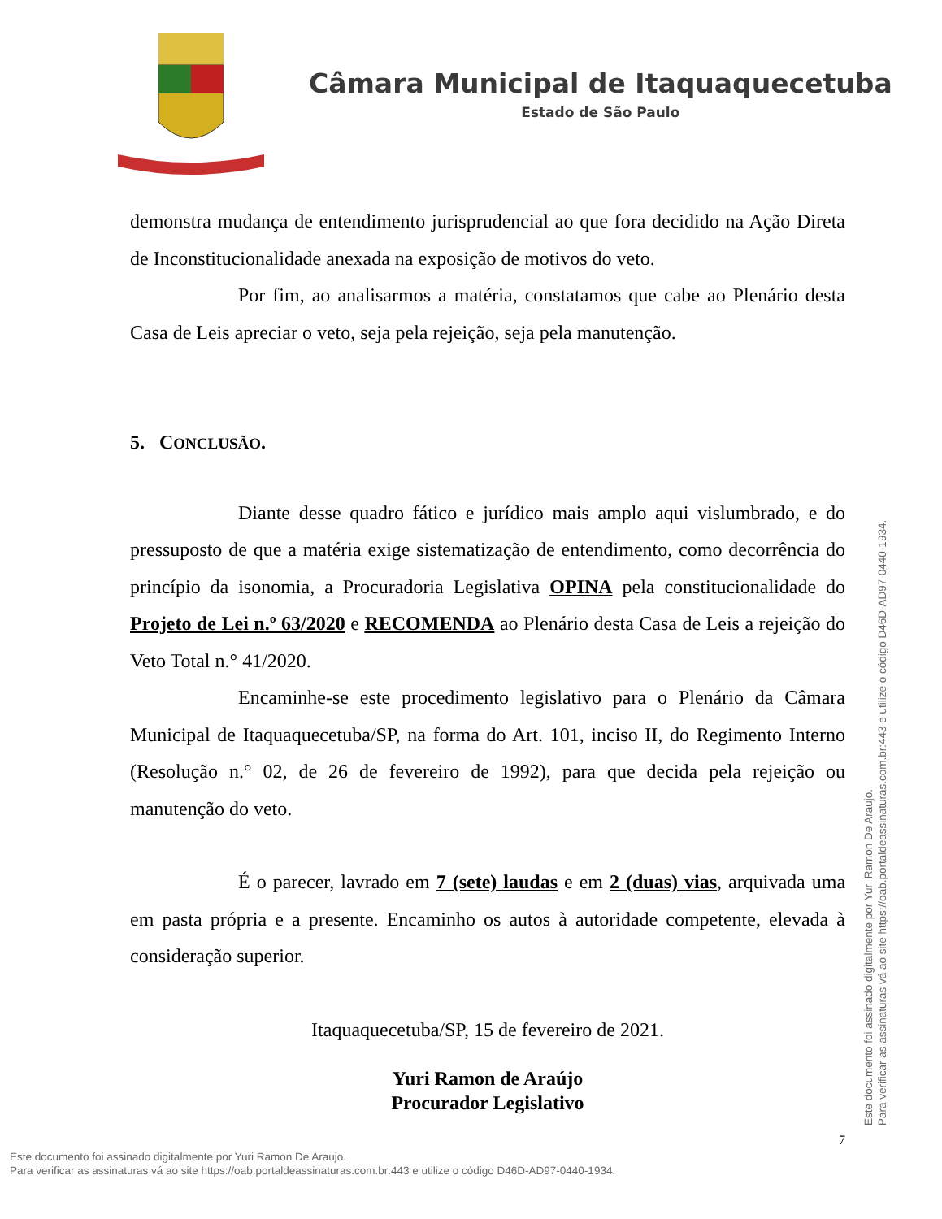Câmara Municipal de Itaquaquecetuba
Estado de São Paulo
demonstra mudança de entendimento jurisprudencial ao que fora decidido na Ação Direta de Inconstitucionalidade anexada na exposição de motivos do veto.
Por fim, ao analisarmos a matéria, constatamos que cabe ao Plenário desta Casa de Leis apreciar o veto, seja pela rejeição, seja pela manutenção.
5. CONCLUSÃO.
Diante desse quadro fático e jurídico mais amplo aqui vislumbrado, e do pressuposto de que a matéria exige sistematização de entendimento, como decorrência do princípio da isonomia, a Procuradoria Legislativa OPINA pela constitucionalidade do Projeto de Lei n.º 63/2020 e RECOMENDA ao Plenário desta Casa de Leis a rejeição do Veto Total n.° 41/2020.
Encaminhe-se este procedimento legislativo para o Plenário da Câmara Municipal de Itaquaquecetuba/SP, na forma do Art. 101, inciso II, do Regimento Interno (Resolução n.° 02, de 26 de fevereiro de 1992), para que decida pela rejeição ou manutenção do veto.
É o parecer, lavrado em 7 (sete) laudas e em 2 (duas) vias, arquivada uma em pasta própria e a presente. Encaminho os autos à autoridade competente, elevada à consideração superior.
Itaquaquecetuba/SP, 15 de fevereiro de 2021.
Yuri Ramon de Araújo
Procurador Legislativo
7
Este documento foi assinado digitalmente por Yuri Ramon De Araujo.
Para verificar as assinaturas vá ao site https://oab.portaldeassinaturas.com.br:443 e utilize o código D46D-AD97-0440-1934.
Este documento foi assinado digitalmente por Yuri Ramon De Araujo.
Para verificar as assinaturas vá ao site https://oab.portaldeassinaturas.com.br:443 e utilize o código D46D-AD97-0440-1934.